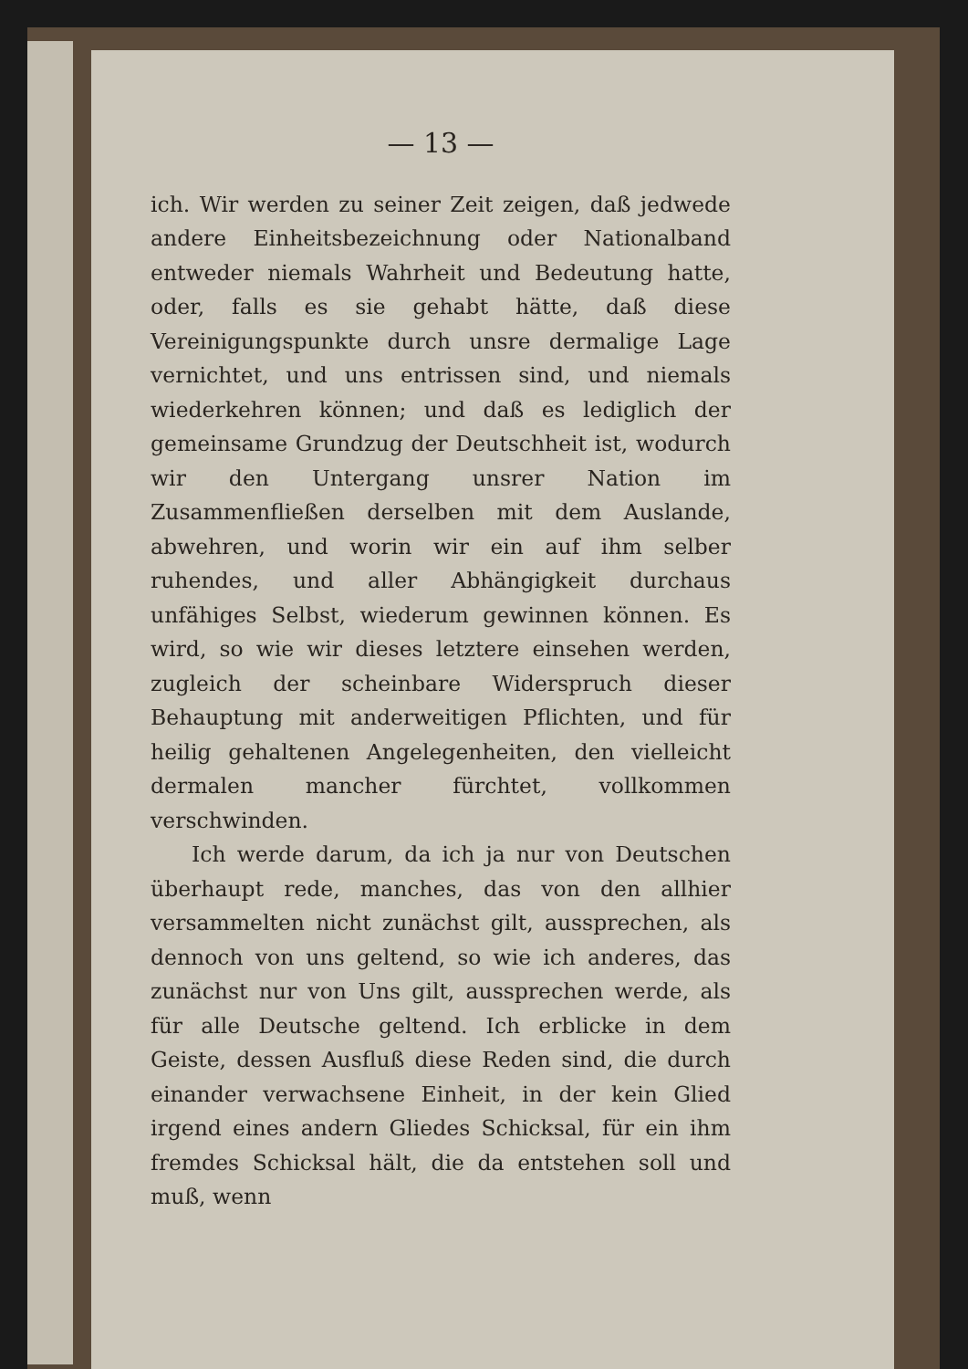— 13 —
ich. Wir werden zu seiner Zeit zeigen, daß jedwede andere Einheitsbezeichnung oder Nationalband entweder niemals Wahrheit und Bedeutung hatte, oder, falls es sie gehabt hätte, daß diese Vereinigungspunkte durch unsre dermalige Lage vernichtet, und uns entrissen sind, und niemals wiederkehren können; und daß es lediglich der gemeinsame Grundzug der Deutschheit ist, wodurch wir den Untergang unsrer Nation im Zusammenfließen derselben mit dem Auslande, abwehren, und worin wir ein auf ihm selber ruhendes, und aller Abhängigkeit durchaus unfähiges Selbst, wiederum gewinnen können. Es wird, so wie wir dieses letztere einsehen werden, zugleich der scheinbare Widerspruch dieser Behauptung mit anderweitigen Pflichten, und für heilig gehaltenen Angelegenheiten, den vielleicht dermalen mancher fürchtet, vollkommen verschwinden.
Ich werde darum, da ich ja nur von Deutschen überhaupt rede, manches, das von den allhier versammelten nicht zunächst gilt, aussprechen, als dennoch von uns geltend, so wie ich anderes, das zunächst nur von Uns gilt, aussprechen werde, als für alle Deutsche geltend. Ich erblicke in dem Geiste, dessen Ausfluß diese Reden sind, die durch einander verwachsene Einheit, in der kein Glied irgend eines andern Gliedes Schicksal, für ein ihm fremdes Schicksal hält, die da entstehen soll und muß, wenn